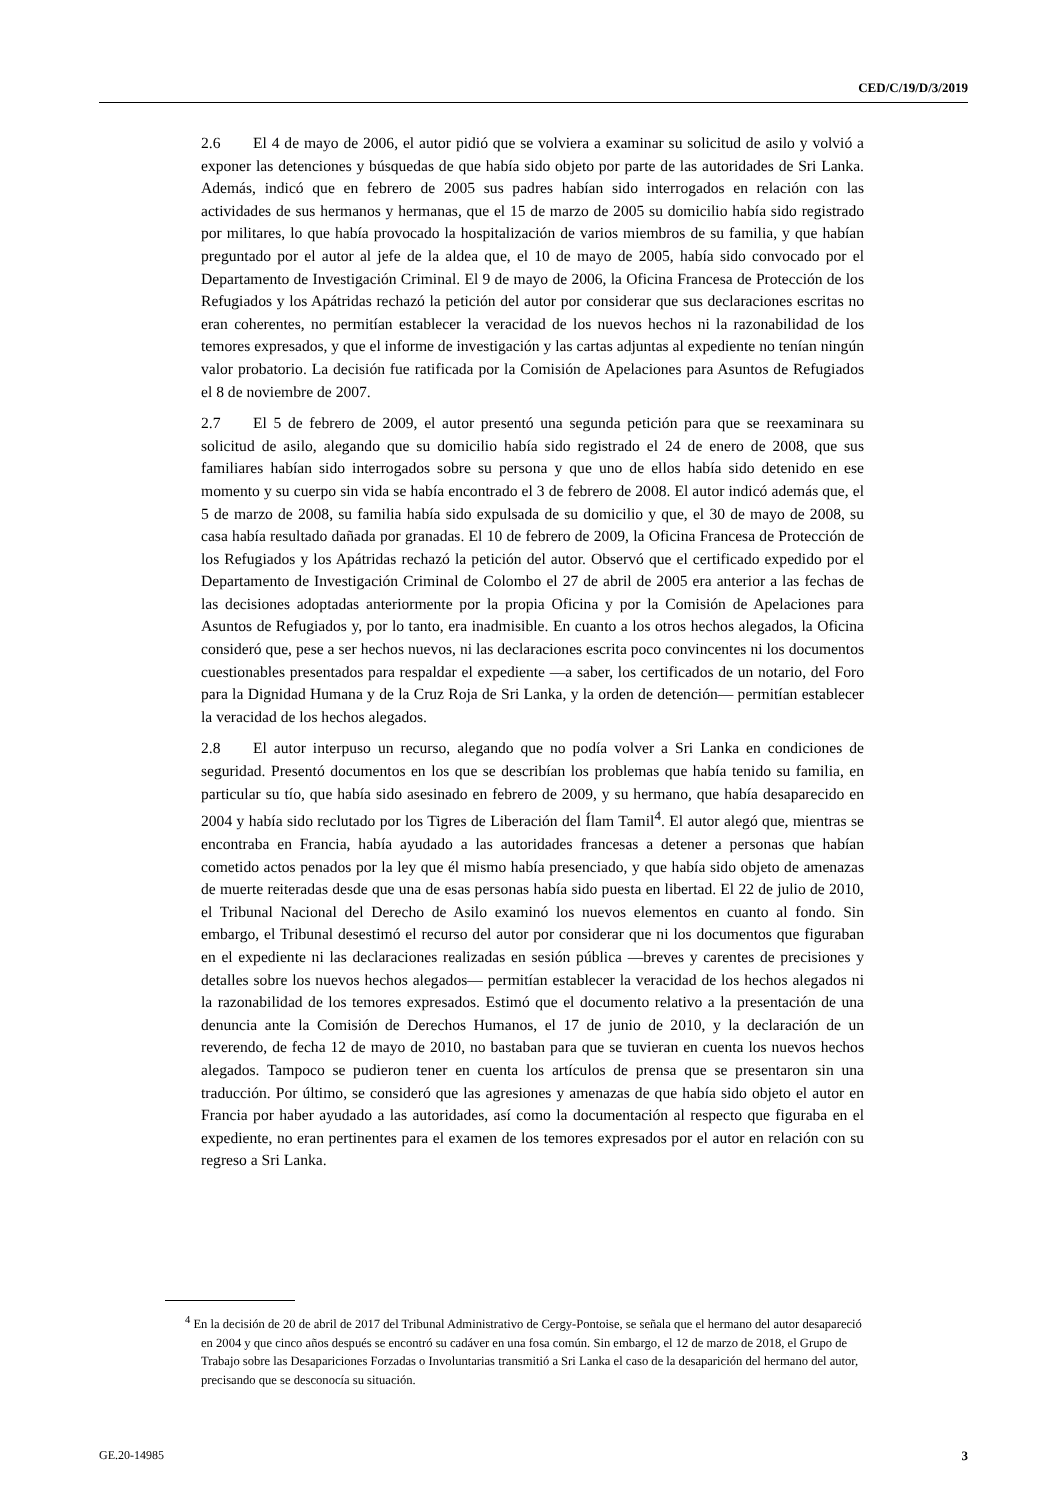CED/C/19/D/3/2019
2.6 El 4 de mayo de 2006, el autor pidió que se volviera a examinar su solicitud de asilo y volvió a exponer las detenciones y búsquedas de que había sido objeto por parte de las autoridades de Sri Lanka. Además, indicó que en febrero de 2005 sus padres habían sido interrogados en relación con las actividades de sus hermanos y hermanas, que el 15 de marzo de 2005 su domicilio había sido registrado por militares, lo que había provocado la hospitalización de varios miembros de su familia, y que habían preguntado por el autor al jefe de la aldea que, el 10 de mayo de 2005, había sido convocado por el Departamento de Investigación Criminal. El 9 de mayo de 2006, la Oficina Francesa de Protección de los Refugiados y los Apátridas rechazó la petición del autor por considerar que sus declaraciones escritas no eran coherentes, no permitían establecer la veracidad de los nuevos hechos ni la razonabilidad de los temores expresados, y que el informe de investigación y las cartas adjuntas al expediente no tenían ningún valor probatorio. La decisión fue ratificada por la Comisión de Apelaciones para Asuntos de Refugiados el 8 de noviembre de 2007.
2.7 El 5 de febrero de 2009, el autor presentó una segunda petición para que se reexaminara su solicitud de asilo, alegando que su domicilio había sido registrado el 24 de enero de 2008, que sus familiares habían sido interrogados sobre su persona y que uno de ellos había sido detenido en ese momento y su cuerpo sin vida se había encontrado el 3 de febrero de 2008. El autor indicó además que, el 5 de marzo de 2008, su familia había sido expulsada de su domicilio y que, el 30 de mayo de 2008, su casa había resultado dañada por granadas. El 10 de febrero de 2009, la Oficina Francesa de Protección de los Refugiados y los Apátridas rechazó la petición del autor. Observó que el certificado expedido por el Departamento de Investigación Criminal de Colombo el 27 de abril de 2005 era anterior a las fechas de las decisiones adoptadas anteriormente por la propia Oficina y por la Comisión de Apelaciones para Asuntos de Refugiados y, por lo tanto, era inadmisible. En cuanto a los otros hechos alegados, la Oficina consideró que, pese a ser hechos nuevos, ni las declaraciones escrita poco convincentes ni los documentos cuestionables presentados para respaldar el expediente —a saber, los certificados de un notario, del Foro para la Dignidad Humana y de la Cruz Roja de Sri Lanka, y la orden de detención— permitían establecer la veracidad de los hechos alegados.
2.8 El autor interpuso un recurso, alegando que no podía volver a Sri Lanka en condiciones de seguridad. Presentó documentos en los que se describían los problemas que había tenido su familia, en particular su tío, que había sido asesinado en febrero de 2009, y su hermano, que había desaparecido en 2004 y había sido reclutado por los Tigres de Liberación del Ílam Tamil<sup>4</sup>. El autor alegó que, mientras se encontraba en Francia, había ayudado a las autoridades francesas a detener a personas que habían cometido actos penados por la ley que él mismo había presenciado, y que había sido objeto de amenazas de muerte reiteradas desde que una de esas personas había sido puesta en libertad. El 22 de julio de 2010, el Tribunal Nacional del Derecho de Asilo examinó los nuevos elementos en cuanto al fondo. Sin embargo, el Tribunal desestimó el recurso del autor por considerar que ni los documentos que figuraban en el expediente ni las declaraciones realizadas en sesión pública —breves y carentes de precisiones y detalles sobre los nuevos hechos alegados— permitían establecer la veracidad de los hechos alegados ni la razonabilidad de los temores expresados. Estimó que el documento relativo a la presentación de una denuncia ante la Comisión de Derechos Humanos, el 17 de junio de 2010, y la declaración de un reverendo, de fecha 12 de mayo de 2010, no bastaban para que se tuvieran en cuenta los nuevos hechos alegados. Tampoco se pudieron tener en cuenta los artículos de prensa que se presentaron sin una traducción. Por último, se consideró que las agresiones y amenazas de que había sido objeto el autor en Francia por haber ayudado a las autoridades, así como la documentación al respecto que figuraba en el expediente, no eran pertinentes para el examen de los temores expresados por el autor en relación con su regreso a Sri Lanka.
<sup>4</sup> En la decisión de 20 de abril de 2017 del Tribunal Administrativo de Cergy-Pontoise, se señala que el hermano del autor desapareció en 2004 y que cinco años después se encontró su cadáver en una fosa común. Sin embargo, el 12 de marzo de 2018, el Grupo de Trabajo sobre las Desapariciones Forzadas o Involuntarias transmitió a Sri Lanka el caso de la desaparición del hermano del autor, precisando que se desconocía su situación.
GE.20-14985 3